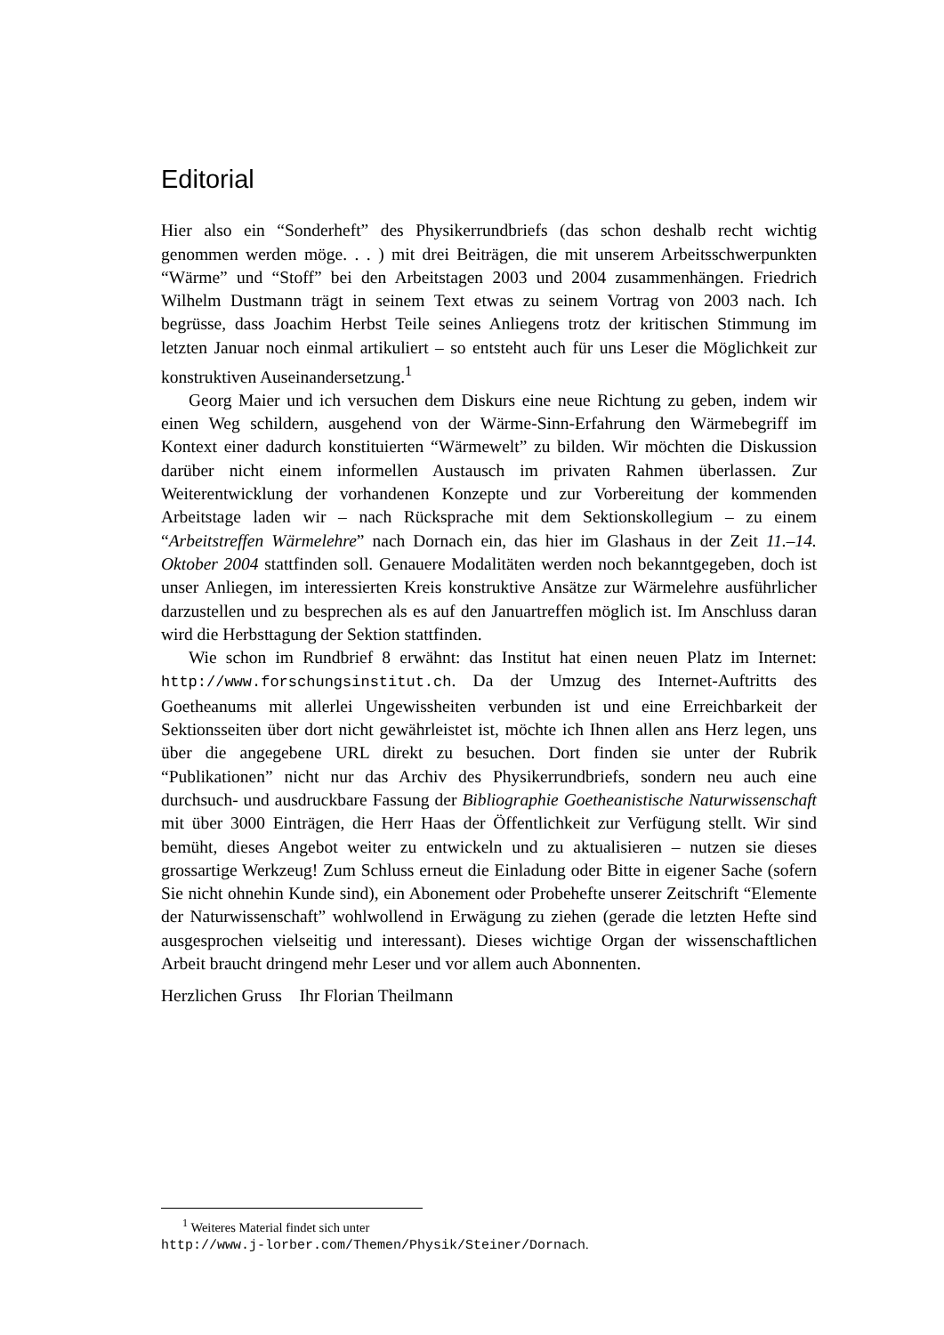Editorial
Hier also ein “Sonderheft” des Physikerrundbriefs (das schon deshalb recht wichtig genommen werden möge. . . ) mit drei Beiträgen, die mit unserem Arbeitsschwerpunkten “Wärme” und “Stoff” bei den Arbeitstagen 2003 und 2004 zusammenhängen. Friedrich Wilhelm Dustmann trägt in seinem Text etwas zu seinem Vortrag von 2003 nach. Ich begrüsse, dass Joachim Herbst Teile seines Anliegens trotz der kritischen Stimmung im letzten Januar noch einmal artikuliert – so entsteht auch für uns Leser die Möglichkeit zur konstruktiven Auseinandersetzung.<sup>1</sup>
Georg Maier und ich versuchen dem Diskurs eine neue Richtung zu geben, indem wir einen Weg schildern, ausgehend von der Wärme-Sinn-Erfahrung den Wärmebegriff im Kontext einer dadurch konstituierten “Wärmewelt” zu bilden. Wir möchten die Diskussion darüber nicht einem informellen Austausch im privaten Rahmen überlassen. Zur Weiterentwicklung der vorhandenen Konzepte und zur Vorbereitung der kommenden Arbeitstage laden wir – nach Rücksprache mit dem Sektionskollegium – zu einem “Arbeitstreffen Wärmelehre” nach Dornach ein, das hier im Glashaus in der Zeit 11.–14. Oktober 2004 stattfinden soll. Genauere Modalitäten werden noch bekanntgegeben, doch ist unser Anliegen, im interessierten Kreis konstruktive Ansätze zur Wärmelehre ausführlicher darzustellen und zu besprechen als es auf den Januartreffen möglich ist. Im Anschluss daran wird die Herbsttagung der Sektion stattfinden.
Wie schon im Rundbrief 8 erwähnt: das Institut hat einen neuen Platz im Internet: http://www.forschungsinstitut.ch. Da der Umzug des Internet-Auftritts des Goetheanums mit allerlei Ungewissheiten verbunden ist und eine Erreichbarkeit der Sektionsseiten über dort nicht gewährleistet ist, möchte ich Ihnen allen ans Herz legen, uns über die angegebene URL direkt zu besuchen. Dort finden sie unter der Rubrik “Publikationen” nicht nur das Archiv des Physikerrundbriefs, sondern neu auch eine durchsuch- und ausdruckbare Fassung der Bibliographie Goetheanistische Naturwissenschaft mit über 3000 Einträgen, die Herr Haas der Öffentlichkeit zur Verfügung stellt. Wir sind bemüht, dieses Angebot weiter zu entwickeln und zu aktualisieren – nutzen sie dieses grossartige Werkzeug! Zum Schluss erneut die Einladung oder Bitte in eigener Sache (sofern Sie nicht ohnehin Kunde sind), ein Abonement oder Probehefte unserer Zeitschrift “Elemente der Naturwissenschaft” wohlwollend in Erwägung zu ziehen (gerade die letzten Hefte sind ausgesprochen vielseitig und interessant). Dieses wichtige Organ der wissenschaftlichen Arbeit braucht dringend mehr Leser und vor allem auch Abonnenten.
Herzlichen Gruss Ihr Florian Theilmann
<sup>1</sup> Weiteres Material findet sich unter
http://www.j-lorber.com/Themen/Physik/Steiner/Dornach.